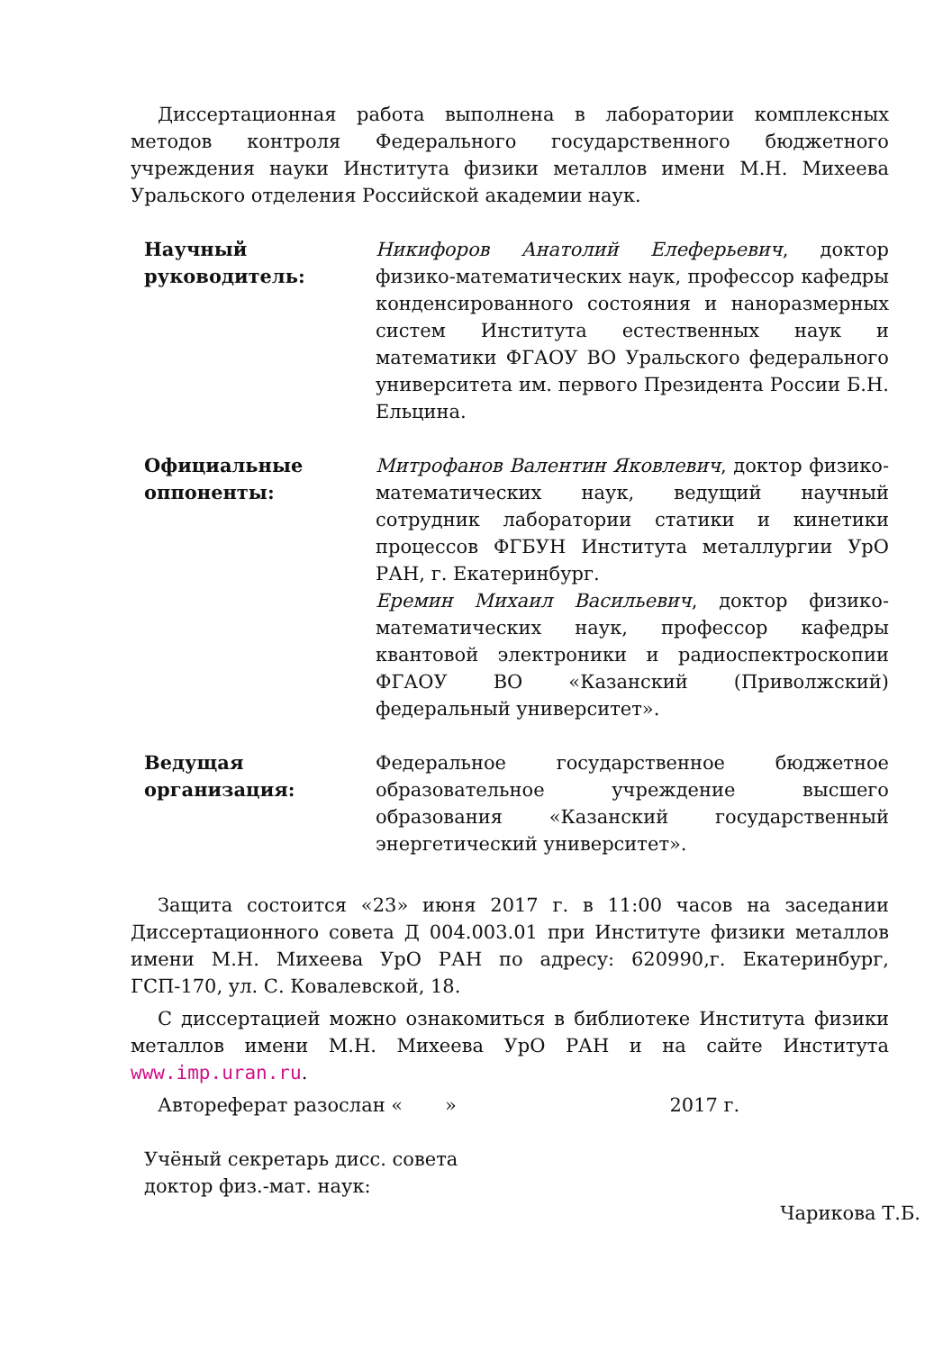Диссертационная работа выполнена в лаборатории комплексных методов контроля Федерального государственного бюджетного учреждения науки Института физики металлов имени М.Н. Михеева Уральского отделения Российской академии наук.
Научный
руководитель:
Никифоров Анатолий Елеферьевич, доктор физико-математических наук, профессор кафедры конденсированного состояния и наноразмерных систем Института естественных наук и математики ФГАОУ ВО Уральского федерального университета им. первого Президента России Б.Н. Ельцина.
Официальные
оппоненты:
Митрофанов Валентин Яковлевич, доктор физико-математических наук, ведущий научный сотрудник лаборатории статики и кинетики процессов ФГБУН Института металлургии УрО РАН, г. Екатеринбург.
Еремин Михаил Васильевич, доктор физико-математических наук, профессор кафедры квантовой электроники и радиоспектроскопии ФГАОУ ВО «Казанский (Приволжский) федеральный университет».
Ведущая
организация:
Федеральное государственное бюджетное образовательное учреждение высшего образования «Казанский государственный энергетический университет».
Защита состоится «23» июня 2017 г. в 11:00 часов на заседании Диссертационного совета Д 004.003.01 при Институте физики металлов имени М.Н. Михеева УрО РАН по адресу: 620990,г. Екатеринбург, ГСП-170, ул. С. Ковалевской, 18.
С диссертацией можно ознакомиться в библиотеке Института физики металлов имени М.Н. Михеева УрО РАН и на сайте Института www.imp.uran.ru.
Автореферат разослан « » 2017 г.
Учёный секретарь дисс. совета
доктор физ.-мат. наук:
Чарикова Т.Б.